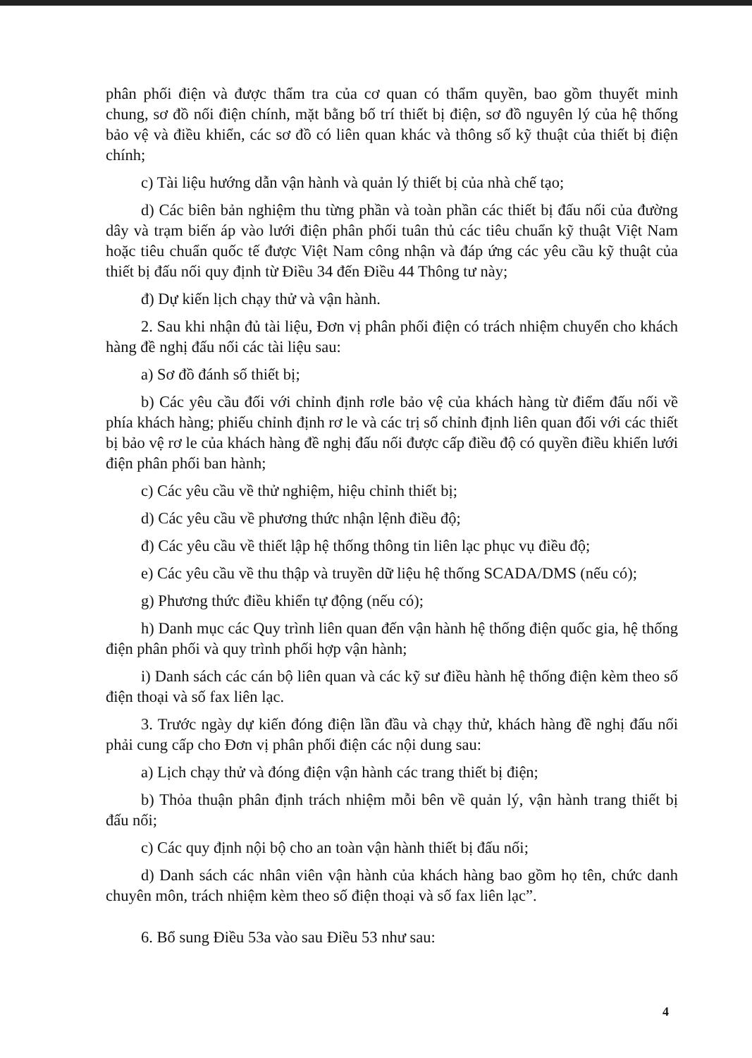phân phối điện và được thẩm tra của cơ quan có thẩm quyền, bao gồm thuyết minh chung, sơ đồ nối điện chính, mặt bằng bố trí thiết bị điện, sơ đồ nguyên lý của hệ thống bảo vệ và điều khiển, các sơ đồ có liên quan khác và thông số kỹ thuật của thiết bị điện chính;
c) Tài liệu hướng dẫn vận hành và quản lý thiết bị của nhà chế tạo;
d) Các biên bản nghiệm thu từng phần và toàn phần các thiết bị đấu nối của đường dây và trạm biến áp vào lưới điện phân phối tuân thủ các tiêu chuẩn kỹ thuật Việt Nam hoặc tiêu chuẩn quốc tế được Việt Nam công nhận và đáp ứng các yêu cầu kỹ thuật của thiết bị đấu nối quy định từ Điều 34 đến Điều 44 Thông tư này;
đ) Dự kiến lịch chạy thử và vận hành.
2. Sau khi nhận đủ tài liệu, Đơn vị phân phối điện có trách nhiệm chuyển cho khách hàng đề nghị đấu nối các tài liệu sau:
a) Sơ đồ đánh số thiết bị;
b) Các yêu cầu đối với chỉnh định rơle bảo vệ của khách hàng từ điểm đấu nối về phía khách hàng; phiếu chỉnh định rơ le và các trị số chỉnh định liên quan đối với các thiết bị bảo vệ rơ le của khách hàng đề nghị đấu nối được cấp điều độ có quyền điều khiển lưới điện phân phối ban hành;
c) Các yêu cầu về thử nghiệm, hiệu chỉnh thiết bị;
d) Các yêu cầu về phương thức nhận lệnh điều độ;
đ) Các yêu cầu về thiết lập hệ thống thông tin liên lạc phục vụ điều độ;
e) Các yêu cầu về thu thập và truyền dữ liệu hệ thống SCADA/DMS (nếu có);
g) Phương thức điều khiển tự động (nếu có);
h) Danh mục các Quy trình liên quan đến vận hành hệ thống điện quốc gia, hệ thống điện phân phối và quy trình phối hợp vận hành;
i) Danh sách các cán bộ liên quan và các kỹ sư điều hành hệ thống điện kèm theo số điện thoại và số fax liên lạc.
3. Trước ngày dự kiến đóng điện lần đầu và chạy thử, khách hàng đề nghị đấu nối phải cung cấp cho Đơn vị phân phối điện các nội dung sau:
a) Lịch chạy thử và đóng điện vận hành các trang thiết bị điện;
b) Thỏa thuận phân định trách nhiệm mỗi bên về quản lý, vận hành trang thiết bị đấu nối;
c) Các quy định nội bộ cho an toàn vận hành thiết bị đấu nối;
d) Danh sách các nhân viên vận hành của khách hàng bao gồm họ tên, chức danh chuyên môn, trách nhiệm kèm theo số điện thoại và số fax liên lạc”.
6. Bổ sung Điều 53a vào sau Điều 53 như sau:
4